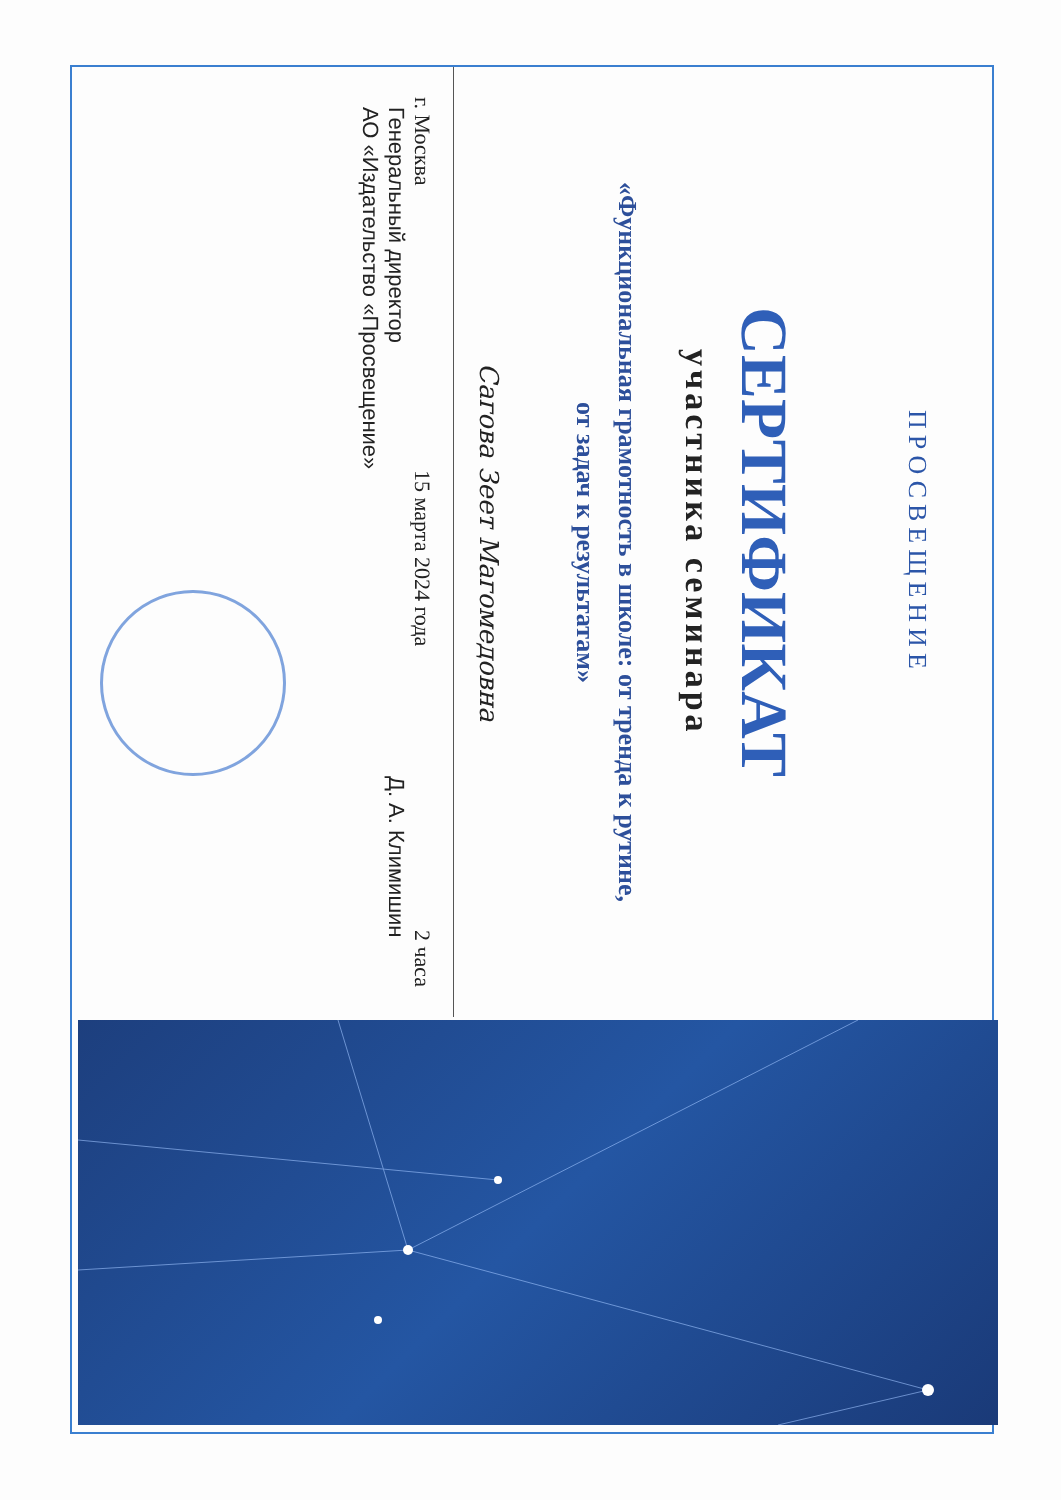ПРОСВЕЩЕНИЕ
СЕРТИФИКАТ
участника семинара
«Функциональная грамотность в школе: от тренда к рутине,
от задач к результатам»
Сагова Зеет Магомедовна
г. Москва 15 марта 2024 года 2 часа
Генеральный директор
АО «Издательство «Просвещение» Д. А. Климишин